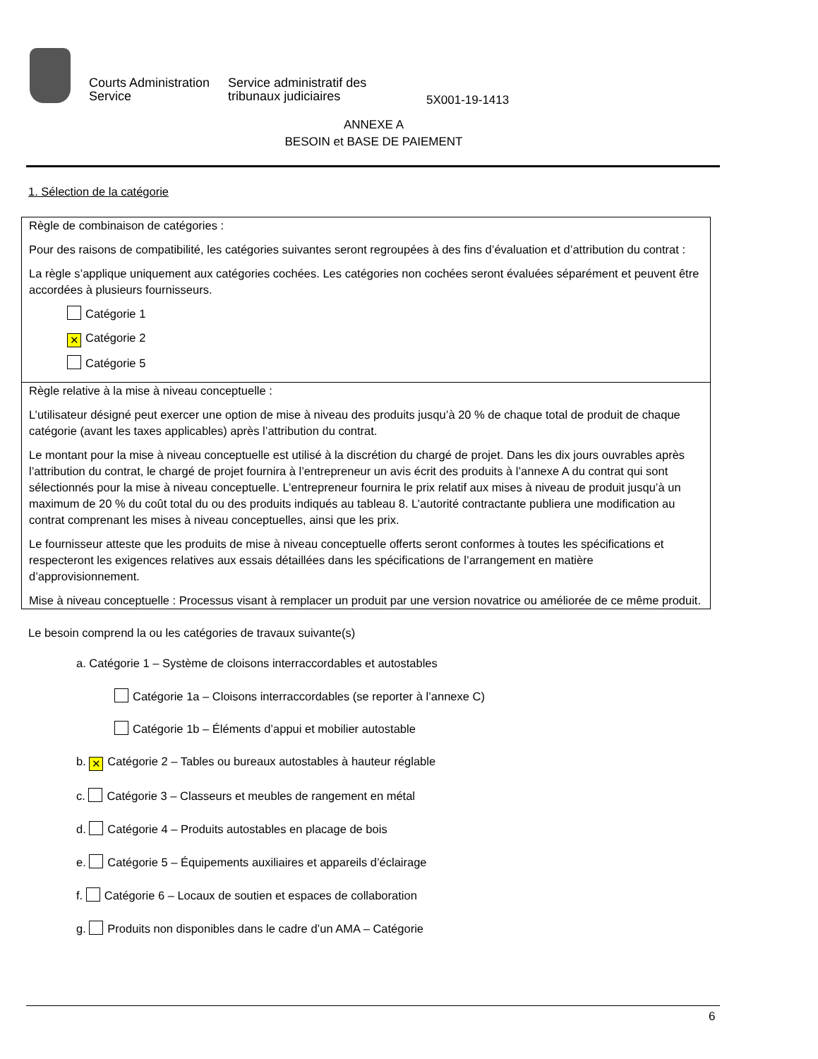Courts Administration
Service
Service administratif des
tribunaux judiciaires
5X001-19-1413
ANNEXE A
BESOIN et BASE DE PAIEMENT
1. Sélection de la catégorie
Règle de combinaison de catégories :
Pour des raisons de compatibilité, les catégories suivantes seront regroupées à des fins d’évaluation et d’attribution du contrat :
La règle s’applique uniquement aux catégories cochées. Les catégories non cochées seront évaluées séparément et peuvent être accordées à plusieurs fournisseurs.
Catégorie 1
✕ Catégorie 2
Catégorie 5
Règle relative à la mise à niveau conceptuelle :
L’utilisateur désigné peut exercer une option de mise à niveau des produits jusqu’à 20 % de chaque total de produit de chaque catégorie (avant les taxes applicables) après l’attribution du contrat.
Le montant pour la mise à niveau conceptuelle est utilisé à la discrétion du chargé de projet. Dans les dix jours ouvrables après l’attribution du contrat, le chargé de projet fournira à l’entrepreneur un avis écrit des produits à l’annexe A du contrat qui sont sélectionnés pour la mise à niveau conceptuelle. L’entrepreneur fournira le prix relatif aux mises à niveau de produit jusqu’à un maximum de 20 % du coût total du ou des produits indiqués au tableau 8. L’autorité contractante publiera une modification au contrat comprenant les mises à niveau conceptuelles, ainsi que les prix.
Le fournisseur atteste que les produits de mise à niveau conceptuelle offerts seront conformes à toutes les spécifications et respecteront les exigences relatives aux essais détaillées dans les spécifications de l’arrangement en matière d’approvisionnement.
Mise à niveau conceptuelle : Processus visant à remplacer un produit par une version novatrice ou améliorée de ce même produit.
Le besoin comprend la ou les catégories de travaux suivante(s)
a. Catégorie 1 – Système de cloisons interraccordables et autostables
Catégorie 1a – Cloisons interraccordables (se reporter à l’annexe C)
Catégorie 1b – Éléments d’appui et mobilier autostable
b. ✕ Catégorie 2 – Tables ou bureaux autostables à hauteur réglable
c. Catégorie 3 – Classeurs et meubles de rangement en métal
d. Catégorie 4 – Produits autostables en placage de bois
e. Catégorie 5 – Équipements auxiliaires et appareils d’éclairage
f. Catégorie 6 – Locaux de soutien et espaces de collaboration
g. Produits non disponibles dans le cadre d’un AMA – Catégorie
6